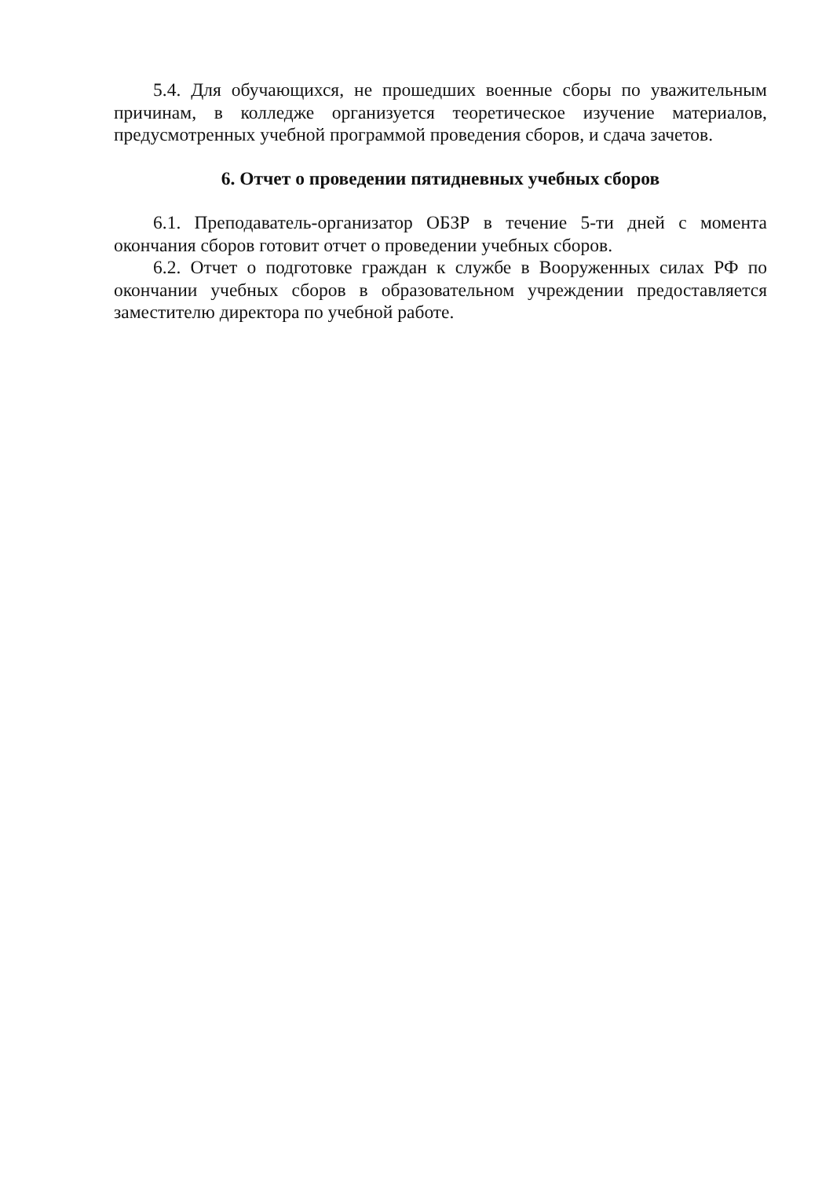5.4. Для обучающихся, не прошедших военные сборы по уважительным причинам, в колледже организуется теоретическое изучение материалов, предусмотренных учебной программой проведения сборов, и сдача зачетов.
6. Отчет о проведении пятидневных учебных сборов
6.1. Преподаватель-организатор ОБЗР в течение 5-ти дней с момента окончания сборов готовит отчет о проведении учебных сборов.
6.2. Отчет о подготовке граждан к службе в Вооруженных силах РФ по окончании учебных сборов в образовательном учреждении предоставляется заместителю директора по учебной работе.